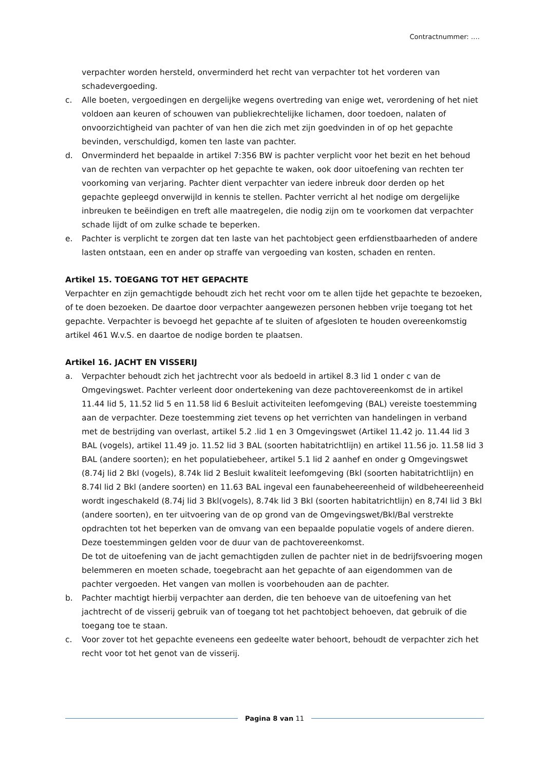Contractnummer: ….
verpachter worden hersteld, onverminderd het recht van verpachter tot het vorderen van schadevergoeding.
c. Alle boeten, vergoedingen en dergelijke wegens overtreding van enige wet, verordening of het niet voldoen aan keuren of schouwen van publiekrechtelijke lichamen, door toedoen, nalaten of onvoorzichtigheid van pachter of van hen die zich met zijn goedvinden in of op het gepachte bevinden, verschuldigd, komen ten laste van pachter.
d. Onverminderd het bepaalde in artikel 7:356 BW is pachter verplicht voor het bezit en het behoud van de rechten van verpachter op het gepachte te waken, ook door uitoefening van rechten ter voorkoming van verjaring. Pachter dient verpachter van iedere inbreuk door derden op het gepachte gepleegd onverwijld in kennis te stellen. Pachter verricht al het nodige om dergelijke inbreuken te beëindigen en treft alle maatregelen, die nodig zijn om te voorkomen dat verpachter schade lijdt of om zulke schade te beperken.
e. Pachter is verplicht te zorgen dat ten laste van het pachtobject geen erfdienstbaarheden of andere lasten ontstaan, een en ander op straffe van vergoeding van kosten, schaden en renten.
Artikel 15. TOEGANG TOT HET GEPACHTE
Verpachter en zijn gemachtigde behoudt zich het recht voor om te allen tijde het gepachte te bezoeken, of te doen bezoeken. De daartoe door verpachter aangewezen personen hebben vrije toegang tot het gepachte. Verpachter is bevoegd het gepachte af te sluiten of afgesloten te houden overeenkomstig artikel 461 W.v.S. en daartoe de nodige borden te plaatsen.
Artikel 16. JACHT EN VISSERIJ
a. Verpachter behoudt zich het jachtrecht voor als bedoeld in artikel 8.3 lid 1 onder c van de Omgevingswet. Pachter verleent door ondertekening van deze pachtovereenkomst de in artikel 11.44 lid 5, 11.52 lid 5 en 11.58 lid 6 Besluit activiteiten leefomgeving (BAL) vereiste toestemming aan de verpachter. Deze toestemming ziet tevens op het verrichten van handelingen in verband met de bestrijding van overlast, artikel 5.2 .lid 1 en 3 Omgevingswet (Artikel 11.42 jo. 11.44 lid 3 BAL (vogels), artikel 11.49 jo. 11.52 lid 3 BAL (soorten habitatrichtlijn) en artikel 11.56 jo. 11.58 lid 3 BAL (andere soorten); en het populatiebeheer, artikel 5.1 lid 2 aanhef en onder g Omgevingswet (8.74j lid 2 Bkl (vogels), 8.74k lid 2 Besluit kwaliteit leefomgeving (Bkl (soorten habitatrichtlijn) en 8.74l lid 2 Bkl (andere soorten) en 11.63 BAL ingeval een faunabeheereenheid of wildbeheereenheid wordt ingeschakeld (8.74j lid 3 Bkl(vogels), 8.74k lid 3 Bkl (soorten habitatrichtlijn) en 8,74l lid 3 Bkl (andere soorten), en ter uitvoering van de op grond van de Omgevingswet/Bkl/Bal verstrekte opdrachten tot het beperken van de omvang van een bepaalde populatie vogels of andere dieren. Deze toestemmingen gelden voor de duur van de pachtovereenkomst.
De tot de uitoefening van de jacht gemachtigden zullen de pachter niet in de bedrijfsvoering mogen belemmeren en moeten schade, toegebracht aan het gepachte of aan eigendommen van de pachter vergoeden. Het vangen van mollen is voorbehouden aan de pachter.
b. Pachter machtigt hierbij verpachter aan derden, die ten behoeve van de uitoefening van het jachtrecht of de visserij gebruik van of toegang tot het pachtobject behoeven, dat gebruik of die toegang toe te staan.
c. Voor zover tot het gepachte eveneens een gedeelte water behoort, behoudt de verpachter zich het recht voor tot het genot van de visserij.
Pagina 8 van 11